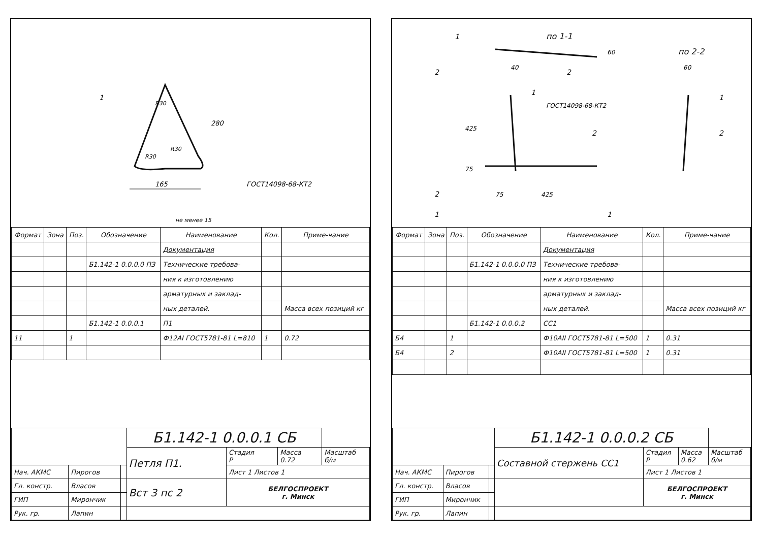165
280
1
R30
R30
R30
ГОСТ14098-68-КТ2
не менее 15
| Формат | Зона | Поз. | Обозначение | Наименование | Кол. | Приме-чание |
| --- | --- | --- | --- | --- | --- | --- |
| | | | | Документация | | |
| | | | Б1.142-1 0.0.0.0 ПЗ | Технические требова- | | |
| | | | | ния к изготовлению | | |
| | | | | арматурных и заклад- | | |
| | | | | ных деталей. | | Масса всех позиций кг |
| | | | Б1.142-1 0.0.0.1 | П1 | | |
| 11 | | 1 | | Ф12АI ГОСТ5781-81 L=810 | 1 | 0.72 |
| | | | Б1.142-1 0.0.0.1 СБ | | | |
| | | | Петля П1. | Стадия Р | Масса 0.72 | Масштаб б/м |
| Нач. АКМС | Пирогов | | | Лист 1 Листов 1 | | |
| Гл. констр. | Власов | | Вст 3 пс 2 | БЕЛГОСПРОЕКТ г. Минск | | |
| ГИП | Мирончик | | | | | |
| Рук. гр. | Лапин | | | | | |
по 1-1
по 2-2
40
60
60
425
75
75
425
ГОСТ14098-68-КТ2
1
2
1
2
1
2
2
2
1
1
| Формат | Зона | Поз. | Обозначение | Наименование | Кол. | Приме-чание |
| --- | --- | --- | --- | --- | --- | --- |
| | | | | Документация | | |
| | | | Б1.142-1 0.0.0.0 ПЗ | Технические требова- | | |
| | | | | ния к изготовлению | | |
| | | | | арматурных и заклад- | | |
| | | | | ных деталей. | | Масса всех позиций кг |
| | | | Б1.142-1 0.0.0.2 | СС1 | | |
| Б4 | | 1 | | Ф10АII ГОСТ5781-81 L=500 | 1 | 0.31 |
| Б4 | | 2 | | Ф10АII ГОСТ5781-81 L=500 | 1 | 0.31 |
| | | | Б1.142-1 0.0.0.2 СБ | | | |
| | | | Составной стержень СС1 | Стадия Р | Масса 0.62 | Масштаб б/м |
| Нач. АКМС | Пирогов | | | Лист 1 Листов 1 | | |
| Гл. констр. | Власов | | | БЕЛГОСПРОЕКТ г. Минск | | |
| ГИП | Мирончик | | | | | |
| Рук. гр. | Лапин | | | | | |